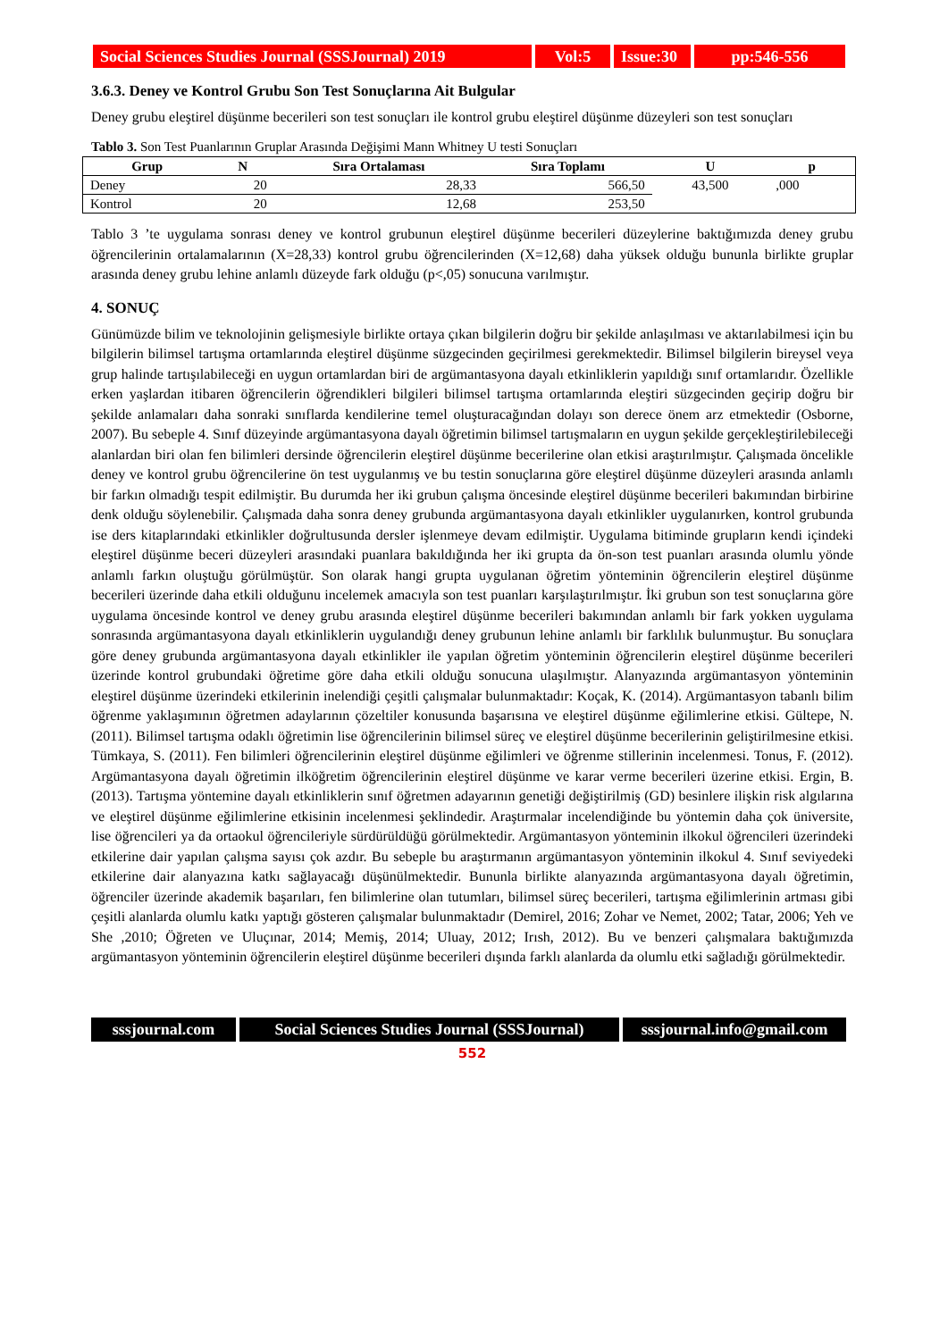Social Sciences Studies Journal (SSSJournal) 2019
Vol:5 Issue:30
pp:546-556
3.6.3. Deney ve Kontrol Grubu Son Test Sonuçlarına Ait Bulgular
Deney grubu eleştirel düşünme becerileri son test sonuçları ile kontrol grubu eleştirel düşünme düzeyleri son test sonuçları
Tablo 3. Son Test Puanlarının Gruplar Arasında Değişimi Mann Whitney U testi Sonuçları
| Grup | N | Sıra Ortalaması | Sıra Toplamı | U | p |
| --- | --- | --- | --- | --- | --- |
| Deney | 20 | 28,33 | 566,50 | 43,500 | ,000 |
| Kontrol | 20 | 12,68 | 253,50 | | |
Tablo 3 ’te uygulama sonrası deney ve kontrol grubunun eleştirel düşünme becerileri düzeylerine baktığımızda deney grubu öğrencilerinin ortalamalarının (X=28,33) kontrol grubu öğrencilerinden (X=12,68) daha yüksek olduğu bununla birlikte gruplar arasında deney grubu lehine anlamlı düzeyde fark olduğu (p<,05) sonucuna varılmıştır.
4. SONUÇ
Günümüzde bilim ve teknolojinin gelişmesiyle birlikte ortaya çıkan bilgilerin doğru bir şekilde anlaşılması ve aktarılabilmesi için bu bilgilerin bilimsel tartışma ortamlarında eleştirel düşünme süzgecinden geçirilmesi gerekmektedir. Bilimsel bilgilerin bireysel veya grup halinde tartışılabileceği en uygun ortamlardan biri de argümantasyona dayalı etkinliklerin yapıldığı sınıf ortamlarıdır. Özellikle erken yaşlardan itibaren öğrencilerin öğrendikleri bilgileri bilimsel tartışma ortamlarında eleştiri süzgecinden geçirip doğru bir şekilde anlamaları daha sonraki sınıflarda kendilerine temel oluşturacağından dolayı son derece önem arz etmektedir (Osborne, 2007). Bu sebeple 4. Sınıf düzeyinde argümantasyona dayalı öğretimin bilimsel tartışmaların en uygun şekilde gerçekleştirilebileceği alanlardan biri olan fen bilimleri dersinde öğrencilerin eleştirel düşünme becerilerine olan etkisi araştırılmıştır. Çalışmada öncelikle deney ve kontrol grubu öğrencilerine ön test uygulanmış ve bu testin sonuçlarına göre eleştirel düşünme düzeyleri arasında anlamlı bir farkın olmadığı tespit edilmiştir. Bu durumda her iki grubun çalışma öncesinde eleştirel düşünme becerileri bakımından birbirine denk olduğu söylenebilir. Çalışmada daha sonra deney grubunda argümantasyona dayalı etkinlikler uygulanırken, kontrol grubunda ise ders kitaplarındaki etkinlikler doğrultusunda dersler işlenmeye devam edilmiştir. Uygulama bitiminde grupların kendi içindeki eleştirel düşünme beceri düzeyleri arasındaki puanlara bakıldığında her iki grupta da ön-son test puanları arasında olumlu yönde anlamlı farkın oluştuğu görülmüştür. Son olarak hangi grupta uygulanan öğretim yönteminin öğrencilerin eleştirel düşünme becerileri üzerinde daha etkili olduğunu incelemek amacıyla son test puanları karşılaştırılmıştır. İki grubun son test sonuçlarına göre uygulama öncesinde kontrol ve deney grubu arasında eleştirel düşünme becerileri bakımından anlamlı bir fark yokken uygulama sonrasında argümantasyona dayalı etkinliklerin uygulandığı deney grubunun lehine anlamlı bir farklılık bulunmuştur. Bu sonuçlara göre deney grubunda argümantasyona dayalı etkinlikler ile yapılan öğretim yönteminin öğrencilerin eleştirel düşünme becerileri üzerinde kontrol grubundaki öğretime göre daha etkili olduğu sonucuna ulaşılmıştır. Alanyazında argümantasyon yönteminin eleştirel düşünme üzerindeki etkilerinin inelendiği çeşitli çalışmalar bulunmaktadır: Koçak, K. (2014). Argümantasyon tabanlı bilim öğrenme yaklaşımının öğretmen adaylarının çözeltiler konusunda başarısına ve eleştirel düşünme eğilimlerine etkisi. Gültepe, N. (2011). Bilimsel tartışma odaklı öğretimin lise öğrencilerinin bilimsel süreç ve eleştirel düşünme becerilerinin geliştirilmesine etkisi. Tümkaya, S. (2011). Fen bilimleri öğrencilerinin eleştirel düşünme eğilimleri ve öğrenme stillerinin incelenmesi. Tonus, F. (2012). Argümantasyona dayalı öğretimin ilköğretim öğrencilerinin eleştirel düşünme ve karar verme becerileri üzerine etkisi. Ergin, B. (2013). Tartışma yöntemine dayalı etkinliklerin sınıf öğretmen adayarının genetiği değiştirilmiş (GD) besinlere ilişkin risk algılarına ve eleştirel düşünme eğilimlerine etkisinin incelenmesi şeklindedir. Araştırmalar incelendiğinde bu yöntemin daha çok üniversite, lise öğrencileri ya da ortaokul öğrencileriyle sürdürüldüğü görülmektedir. Argümantasyon yönteminin ilkokul öğrencileri üzerindeki etkilerine dair yapılan çalışma sayısı çok azdır. Bu sebeple bu araştırmanın argümantasyon yönteminin ilkokul 4. Sınıf seviyedeki etkilerine dair alanyazına katkı sağlayacağı düşünülmektedir. Bununla birlikte alanyazında argümantasyona dayalı öğretimin, öğrenciler üzerinde akademik başarıları, fen bilimlerine olan tutumları, bilimsel süreç becerileri, tartışma eğilimlerinin artması gibi çeşitli alanlarda olumlu katkı yaptığı gösteren çalışmalar bulunmaktadır (Demirel, 2016; Zohar ve Nemet, 2002; Tatar, 2006; Yeh ve She ,2010; Öğreten ve Uluçınar, 2014; Memiş, 2014; Uluay, 2012; Irısh, 2012). Bu ve benzeri çalışmalara baktığımızda argümantasyon yönteminin öğrencilerin eleştirel düşünme becerileri dışında farklı alanlarda da olumlu etki sağladığı görülmektedir.
sssjournal.com
Social Sciences Studies Journal (SSSJournal)
sssjournal.info@gmail.com
552